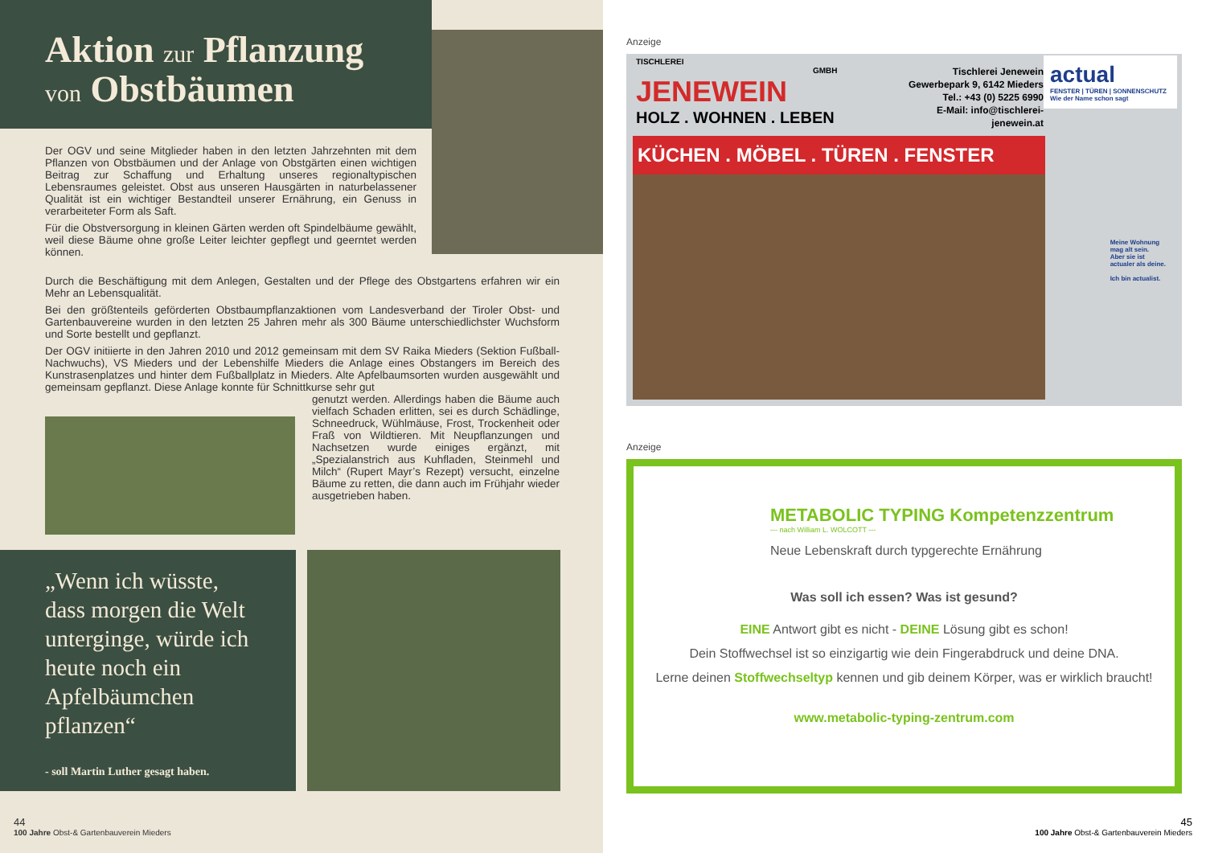Aktion zur Pflanzung
von Obstbäumen
Der OGV und seine Mitglieder haben in den letzten Jahrzehnten mit dem Pflanzen von Obstbäumen und der Anlage von Obstgärten einen wichtigen Beitrag zur Schaffung und Erhaltung unseres regionaltypischen Lebensraumes geleistet. Obst aus unseren Hausgärten in naturbelassener Qualität ist ein wichtiger Bestandteil unserer Ernährung, ein Genuss in verarbeiteter Form als Saft.
Für die Obstversorgung in kleinen Gärten werden oft Spindelbäume gewählt, weil diese Bäume ohne große Leiter leichter gepflegt und geerntet werden können.
Durch die Beschäftigung mit dem Anlegen, Gestalten und der Pflege des Obstgartens erfahren wir ein Mehr an Lebensqualität.
Bei den größtenteils geförderten Obstbaumpflanzaktionen vom Landesverband der Tiroler Obst- und Gartenbauvereine wurden in den letzten 25 Jahren mehr als 300 Bäume unterschiedlichster Wuchsform und Sorte bestellt und gepflanzt.
Der OGV initiierte in den Jahren 2010 und 2012 gemeinsam mit dem SV Raika Mieders (Sektion Fußball-Nachwuchs), VS Mieders und der Lebenshilfe Mieders die Anlage eines Obstangers im Bereich des Kunstrasenplatzes und hinter dem Fußballplatz in Mieders. Alte Apfelbaumsorten wurden ausgewählt und gemeinsam gepflanzt. Diese Anlage konnte für Schnittkurse sehr gut
genutzt werden. Allerdings haben die Bäume auch vielfach Schaden erlitten, sei es durch Schädlinge, Schneedruck, Wühlmäuse, Frost, Trockenheit oder Fraß von Wildtieren. Mit Neupflanzungen und Nachsetzen wurde einiges ergänzt, mit „Spezialanstrich aus Kuhfladen, Steinmehl und Milch“ (Rupert Mayr’s Rezept) versucht, einzelne Bäume zu retten, die dann auch im Frühjahr wieder ausgetrieben haben.
„Wenn ich wüsste, dass morgen die Welt unterginge, würde ich heute noch ein Apfelbäumchen pflanzen“
- soll Martin Luther gesagt haben.
44
100 Jahre Obst-& Gartenbauverein Mieders
Anzeige
TISCHLEREI GMBH
JENEWEIN
HOLZ . WOHNEN . LEBEN
Tischlerei Jenewein
Gewerbepark 9, 6142 Mieders
Tel.: +43 (0) 5225 6990
E-Mail: info@tischlerei-jenewein.at
actual
FENSTER | TÜREN | SONNENSCHUTZ
Wie der Name schon sagt
KÜCHEN . MÖBEL . TÜREN . FENSTER
Meine Wohnung
mag alt sein.
Aber sie ist
actualer als deine.
Ich bin actualist.
Anzeige
METABOLIC TYPING Kompetenzzentrum
--- nach William L. WOLCOTT ---
Neue Lebenskraft durch typgerechte Ernährung
Was soll ich essen? Was ist gesund?
EINE Antwort gibt es nicht - DEINE Lösung gibt es schon!
Dein Stoffwechsel ist so einzigartig wie dein Fingerabdruck und deine DNA.
Lerne deinen Stoffwechseltyp kennen und gib deinem Körper, was er wirklich braucht!
www.metabolic-typing-zentrum.com
45
100 Jahre Obst-& Gartenbauverein Mieders